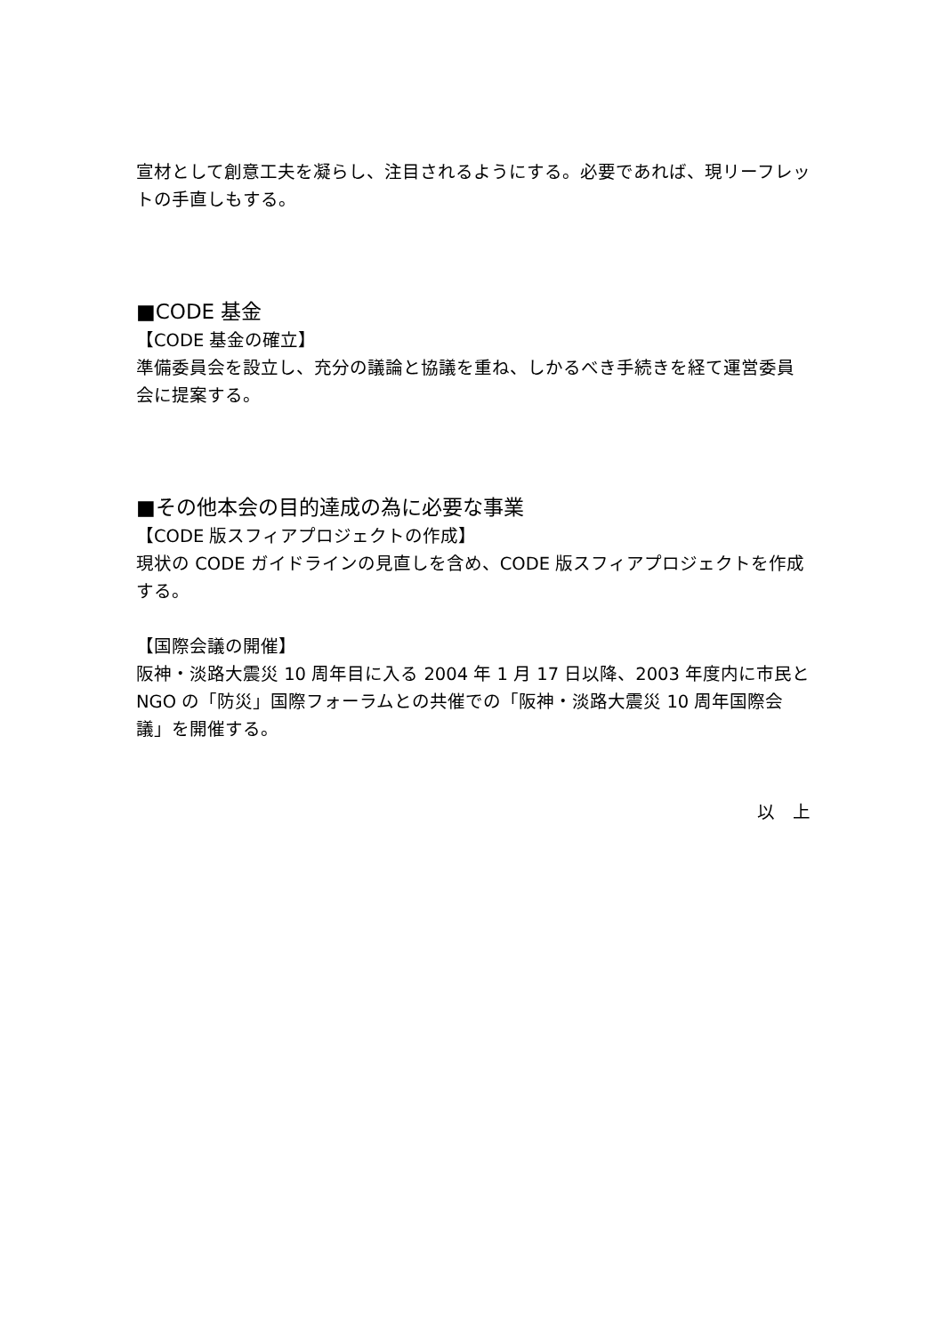宣材として創意工夫を凝らし、注目されるようにする。必要であれば、現リーフレットの手直しもする。
■CODE 基金
【CODE 基金の確立】
準備委員会を設立し、充分の議論と協議を重ね、しかるべき手続きを経て運営委員会に提案する。
■その他本会の目的達成の為に必要な事業
【CODE 版スフィアプロジェクトの作成】
現状の CODE ガイドラインの見直しを含め、CODE 版スフィアプロジェクトを作成する。
【国際会議の開催】
阪神・淡路大震災 10 周年目に入る 2004 年 1 月 17 日以降、2003 年度内に市民と NGO の「防災」国際フォーラムとの共催での「阪神・淡路大震災 10 周年国際会議」を開催する。
以　上